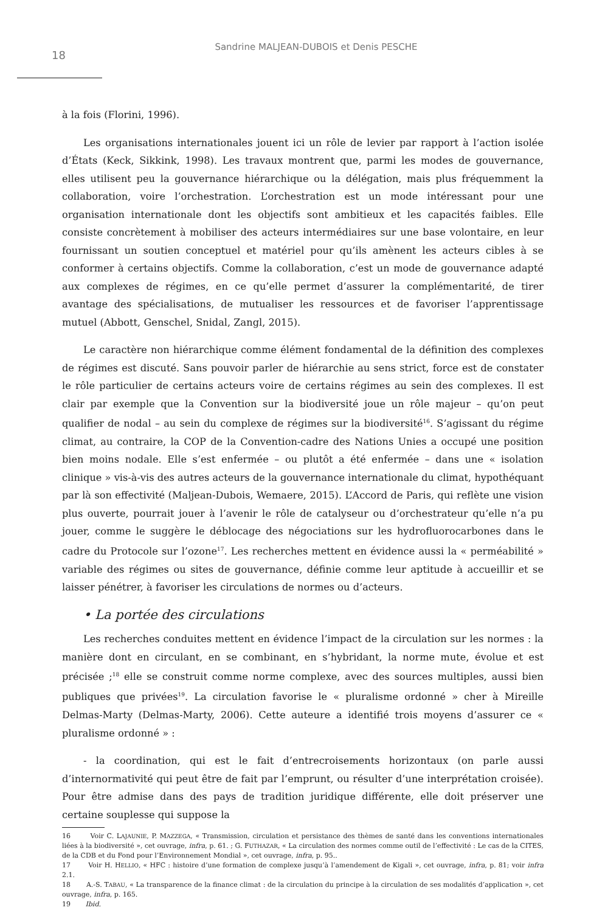18
Sandrine MALJEAN-DUBOIS et Denis PESCHE
à la fois (Florini, 1996).
Les organisations internationales jouent ici un rôle de levier par rapport à l’action isolée d’États (Keck, Sikkink, 1998). Les travaux montrent que, parmi les modes de gouvernance, elles utilisent peu la gouvernance hiérarchique ou la délégation, mais plus fréquemment la collaboration, voire l’orchestration. L’orchestration est un mode intéressant pour une organisation internationale dont les objectifs sont ambitieux et les capacités faibles. Elle consiste concrètement à mobiliser des acteurs intermédiaires sur une base volontaire, en leur fournissant un soutien conceptuel et matériel pour qu’ils amènent les acteurs cibles à se conformer à certains objectifs. Comme la collaboration, c’est un mode de gouvernance adapté aux complexes de régimes, en ce qu’elle permet d’assurer la complémentarité, de tirer avantage des spécialisations, de mutualiser les ressources et de favoriser l’apprentissage mutuel (Abbott, Genschel, Snidal, Zangl, 2015).
Le caractère non hiérarchique comme élément fondamental de la définition des complexes de régimes est discuté. Sans pouvoir parler de hiérarchie au sens strict, force est de constater le rôle particulier de certains acteurs voire de certains régimes au sein des complexes. Il est clair par exemple que la Convention sur la biodiversité joue un rôle majeur – qu’on peut qualifier de nodal – au sein du complexe de régimes sur la biodiversité<sup>16</sup>. S’agissant du régime climat, au contraire, la COP de la Convention-cadre des Nations Unies a occupé une position bien moins nodale. Elle s’est enfermée – ou plutôt a été enfermée – dans une « isolation clinique » vis-à-vis des autres acteurs de la gouvernance internationale du climat, hypothéquant par là son effectivité (Maljean-Dubois, Wemaere, 2015). L’Accord de Paris, qui reflète une vision plus ouverte, pourrait jouer à l’avenir le rôle de catalyseur ou d’orchestrateur qu’elle n’a pu jouer, comme le suggère le déblocage des négociations sur les hydrofluorocarbones dans le cadre du Protocole sur l’ozone<sup>17</sup>. Les recherches mettent en évidence aussi la « perméabilité » variable des régimes ou sites de gouvernance, définie comme leur aptitude à accueillir et se laisser pénétrer, à favoriser les circulations de normes ou d’acteurs.
• La portée des circulations
Les recherches conduites mettent en évidence l’impact de la circulation sur les normes : la manière dont en circulant, en se combinant, en s’hybridant, la norme mute, évolue et est précisée ;<sup>18</sup> elle se construit comme norme complexe, avec des sources multiples, aussi bien publiques que privées<sup>19</sup>. La circulation favorise le « pluralisme ordonné » cher à Mireille Delmas-Marty (Delmas-Marty, 2006). Cette auteure a identifié trois moyens d’assurer ce « pluralisme ordonné » :
- la coordination, qui est le fait d’entrecroisements horizontaux (on parle aussi d’internormativité qui peut être de fait par l’emprunt, ou résulter d’une interprétation croisée). Pour être admise dans des pays de tradition juridique différente, elle doit préserver une certaine souplesse qui suppose la
16 Voir C. LAJAUNIE, P. MAZZEGA, « Transmission, circulation et persistance des thèmes de santé dans les conventions internationales liées à la biodiversité », cet ouvrage, infra, p. 61. ; G. FUTHAZAR, « La circulation des normes comme outil de l’effectivité : Le cas de la CITES, de la CDB et du Fond pour l’Environnement Mondial », cet ouvrage, infra, p. 95..
17 Voir H. HELLIO, « HFC : histoire d’une formation de complexe jusqu’à l’amendement de Kigali », cet ouvrage, infra, p. 81; voir infra 2.1.
18 A.-S. TABAU, « La transparence de la finance climat : de la circulation du principe à la circulation de ses modalités d’application », cet ouvrage, infra, p. 165.
19 Ibid.